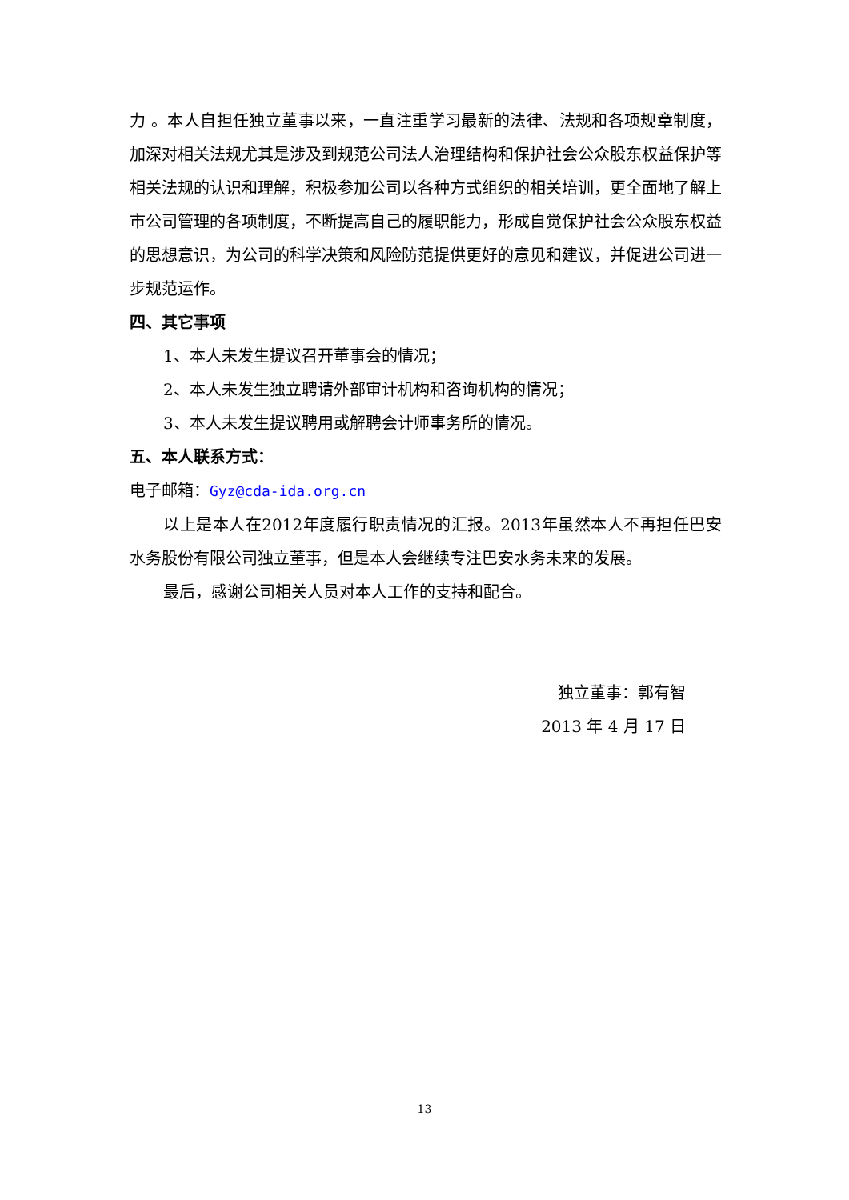力 。本人自担任独立董事以来，一直注重学习最新的法律、法规和各项规章制度，加深对相关法规尤其是涉及到规范公司法人治理结构和保护社会公众股东权益保护等相关法规的认识和理解，积极参加公司以各种方式组织的相关培训，更全面地了解上市公司管理的各项制度，不断提高自己的履职能力，形成自觉保护社会公众股东权益的思想意识，为公司的科学决策和风险防范提供更好的意见和建议，并促进公司进一步规范运作。
四、其它事项
1、本人未发生提议召开董事会的情况；
2、本人未发生独立聘请外部审计机构和咨询机构的情况；
3、本人未发生提议聘用或解聘会计师事务所的情况。
五、本人联系方式：
电子邮箱：Gyz@cda-ida.org.cn
以上是本人在2012年度履行职责情况的汇报。2013年虽然本人不再担任巴安水务股份有限公司独立董事，但是本人会继续专注巴安水务未来的发展。
最后，感谢公司相关人员对本人工作的支持和配合。
独立董事：郭有智
2013 年 4 月 17 日
13